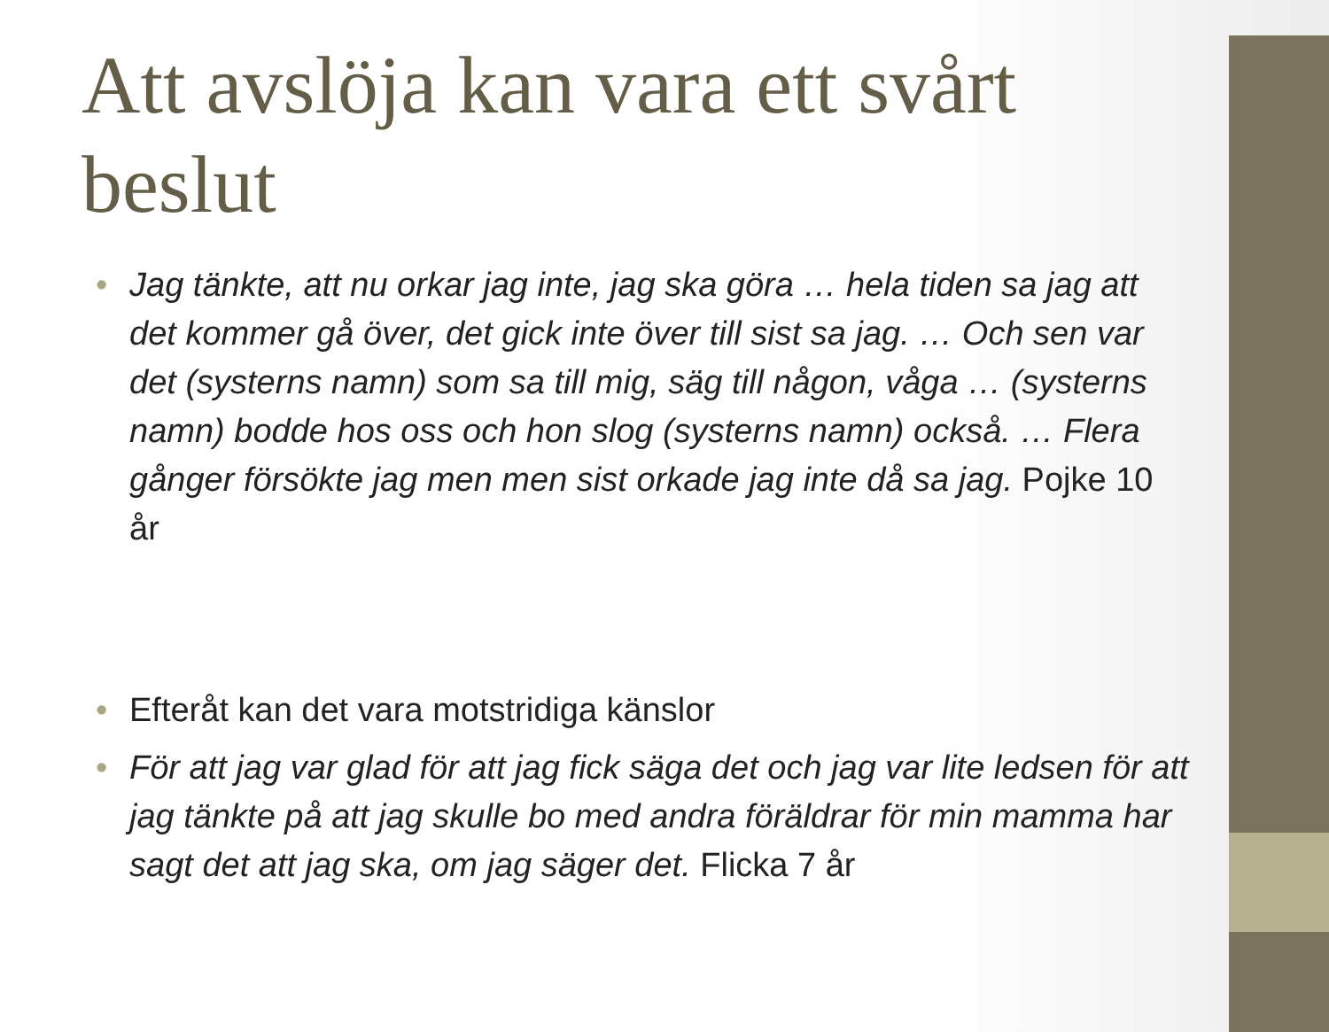Att avslöja kan vara ett svårt beslut
• Jag tänkte, att nu orkar jag inte, jag ska göra … hela tiden sa jag att det kommer gå över, det gick inte över till sist sa jag. … Och sen var det (systerns namn) som sa till mig, säg till någon, våga … (systerns namn) bodde hos oss och hon slog (systerns namn) också. … Flera gånger försökte jag men men sist orkade jag inte då sa jag. Pojke 10 år
• Efteråt kan det vara motstridiga känslor
• För att jag var glad för att jag fick säga det och jag var lite ledsen för att jag tänkte på att jag skulle bo med andra föräldrar för min mamma har sagt det att jag ska, om jag säger det. Flicka 7 år